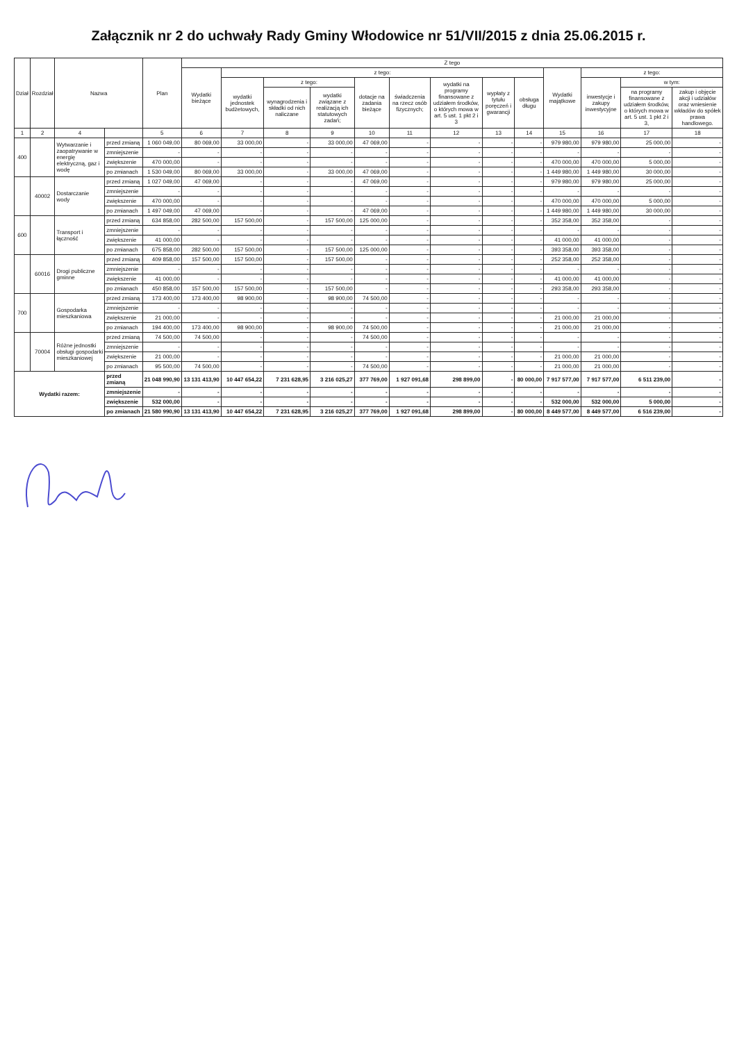Załącznik nr 2 do uchwały Rady Gminy Włodowice nr 51/VII/2015 z dnia 25.06.2015 r.
| Dział | Rozdział | Nazwa | | Plan | Z tego | | | | | | | | | | | | |
| --- | --- | --- | --- | --- | --- | --- | --- | --- | --- | --- | --- | --- | --- | --- | --- | --- | --- |
| | | | | | Wydatki bieżące | z tego: | | | | | | | | Wydatki majątkowe | z tego: | | |
| | | | | | | wydatki jednostek budżetowych, | z tego: | | dotacje na zadania bieżące | świadczenia na rzecz osób fizycznych; | wydatki na programy finansowane z udziałem środków, o których mowa w art. 5 ust. 1 pkt 2 i 3 | wypłaty z tytułu poręczeń i gwarancji | obsługa długu | | inwestycje i zakupy inwestycyjne | w tym: | |
| | | | | | | | wynagrodzenia i składki od nich naliczane | wydatki związane z realizacją ich statutowych zadań; | | | | | | | | na programy finansowane z udziałem środków, o których mowa w art. 5 ust. 1 pkt 2 i 3, | zakup i objęcie akcji i udziałów oraz wniesienie wkładów do spółek prawa handlowego. |
| 1 | 2 | 4 | | 5 | 6 | 7 | 8 | 9 | 10 | 11 | 12 | 13 | 14 | 15 | 16 | 17 | 18 |
| 400 | | Wytwarzanie i zaopatrywanie w energię elektryczną, gaz i wodę | przed zmianą | 1 060 049,00 | 80 069,00 | 33 000,00 | - | 33 000,00 | 47 069,00 | - | - | - | - | 979 980,00 | 979 980,00 | 25 000,00 | - |
| | | | zmniejszenie | - | - | - | - | - | - | - | - | - | - | - | - | - | - |
| | | | zwiększenie | 470 000,00 | - | - | - | - | - | - | - | - | - | 470 000,00 | 470 000,00 | 5 000,00 | - |
| | | | po zmianach | 1 530 049,00 | 80 069,00 | 33 000,00 | - | 33 000,00 | 47 069,00 | - | - | - | - | 1 449 980,00 | 1 449 980,00 | 30 000,00 | - |
| | 40002 | Dostarczanie wody | przed zmianą | 1 027 049,00 | 47 069,00 | - | - | - | 47 069,00 | - | - | - | - | 979 980,00 | 979 980,00 | 25 000,00 | - |
| | | | zmniejszenie | - | - | - | - | - | - | - | - | - | - | - | - | - | - |
| | | | zwiększenie | 470 000,00 | - | - | - | - | - | - | - | - | - | 470 000,00 | 470 000,00 | 5 000,00 | - |
| | | | po zmianach | 1 497 049,00 | 47 069,00 | - | - | - | 47 069,00 | - | - | - | - | 1 449 980,00 | 1 449 980,00 | 30 000,00 | - |
| 600 | | Transport i łączność | przed zmianą | 634 858,00 | 282 500,00 | 157 500,00 | - | 157 500,00 | 125 000,00 | - | - | - | - | 352 358,00 | 352 358,00 | - | - |
| | | | zmniejszenie | - | - | - | - | - | - | - | - | - | - | - | - | - | - |
| | | | zwiększenie | 41 000,00 | - | - | - | - | - | - | - | - | - | 41 000,00 | 41 000,00 | - | - |
| | | | po zmianach | 675 858,00 | 282 500,00 | 157 500,00 | - | 157 500,00 | 125 000,00 | - | - | - | - | 393 358,00 | 393 358,00 | - | - |
| | 60016 | Drogi publiczne gminne | przed zmianą | 409 858,00 | 157 500,00 | 157 500,00 | - | 157 500,00 | - | - | - | - | - | 252 358,00 | 252 358,00 | - | - |
| | | | zmniejszenie | - | - | - | - | - | - | - | - | - | - | - | - | - | - |
| | | | zwiększenie | 41 000,00 | - | - | - | - | - | - | - | - | - | 41 000,00 | 41 000,00 | - | - |
| | | | po zmianach | 450 858,00 | 157 500,00 | 157 500,00 | - | 157 500,00 | - | - | - | - | - | 293 358,00 | 293 358,00 | - | - |
| 700 | | Gospodarka mieszkaniowa | przed zmianą | 173 400,00 | 173 400,00 | 98 900,00 | - | 98 900,00 | 74 500,00 | - | - | - | - | - | - | - | - |
| | | | zmniejszenie | - | - | - | - | - | - | - | - | - | - | - | - | - | - |
| | | | zwiększenie | 21 000,00 | - | - | - | - | - | - | - | - | - | 21 000,00 | 21 000,00 | - | - |
| | | | po zmianach | 194 400,00 | 173 400,00 | 98 900,00 | - | 98 900,00 | 74 500,00 | - | - | - | - | 21 000,00 | 21 000,00 | - | - |
| | 70004 | Różne jednostki obsługi gospodarki mieszkaniowej | przed zmianą | 74 500,00 | 74 500,00 | - | - | - | 74 500,00 | - | - | - | - | - | - | - | - |
| | | | zmniejszenie | - | - | - | - | - | - | - | - | - | - | - | - | - | - |
| | | | zwiększenie | 21 000,00 | - | - | - | - | - | - | - | - | - | 21 000,00 | 21 000,00 | - | - |
| | | | po zmianach | 95 500,00 | 74 500,00 | - | - | - | 74 500,00 | - | - | - | - | 21 000,00 | 21 000,00 | - | - |
| Wydatki razem: | | | przed zmianą | 21 048 990,90 | 13 131 413,90 | 10 447 654,22 | 7 231 628,95 | 3 216 025,27 | 377 769,00 | 1 927 091,68 | 298 899,00 | - | 80 000,00 | 7 917 577,00 | 7 917 577,00 | 6 511 239,00 | - |
| | | | zmniejszenie | - | - | - | - | - | - | - | - | - | - | - | - | - | - |
| | | | zwiększenie | 532 000,00 | - | - | - | - | - | - | - | - | - | 532 000,00 | 532 000,00 | 5 000,00 | - |
| | | | po zmianach | 21 580 990,90 | 13 131 413,90 | 10 447 654,22 | 7 231 628,95 | 3 216 025,27 | 377 769,00 | 1 927 091,68 | 298 899,00 | - | 80 000,00 | 8 449 577,00 | 8 449 577,00 | 6 516 239,00 | - |